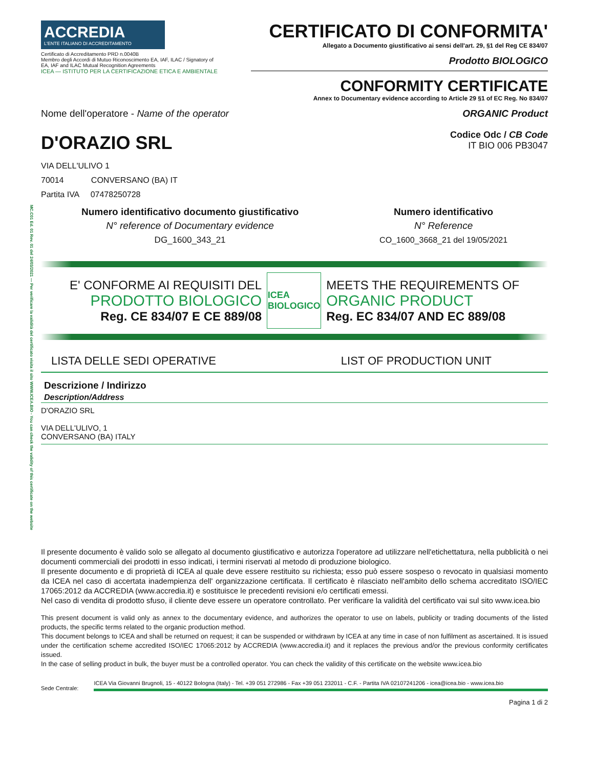MC.C01 Ed. 01 Rev. 01 del 24/03/2021 — Per verificare la validità del certificato visita il sito WWW.ICEA.BIO - You can check the validity of this certificate on the website
ACCREDIA
L'ENTE ITALIANO DI ACCREDITAMENTO
Certificato di Accreditamento PRD n.0040B
Membro degli Accordi di Mutuo Riconoscimento EA, IAF, ILAC / Signatory of EA, IAF and ILAC Mutual Recognition Agreements
ICEA — ISTITUTO PER LA CERTIFICAZIONE ETICA E AMBIENTALE
CERTIFICATO DI CONFORMITA'
Allegato a Documento giustificativo ai sensi dell'art. 29, §1 del Reg CE 834/07
Prodotto BIOLOGICO
CONFORMITY CERTIFICATE
Annex to Documentary evidence according to Article 29 §1 of EC Reg. No 834/07
Nome dell'operatore - Name of the operator ORGANIC Product
D'ORAZIO SRL
Codice Odc / CB Code
IT BIO 006 PB3047
VIA DELL'ULIVO 1
70014 CONVERSANO (BA) IT
Partita IVA 07478250728
Numero identificativo documento giustificativo
N° reference of Documentary evidence
DG_1600_343_21
Numero identificativo
N° Reference
CO_1600_3668_21 del 19/05/2021
E' CONFORME AI REQUISITI DEL
PRODOTTO BIOLOGICO
Reg. CE 834/07 E CE 889/08
ICEA
BIOLOGICO
MEETS THE REQUIREMENTS OF
ORGANIC PRODUCT
Reg. EC 834/07 AND EC 889/08
LISTA DELLE SEDI OPERATIVE LIST OF PRODUCTION UNIT
Descrizione / Indirizzo
Description/Address
D'ORAZIO SRL
VIA DELL'ULIVO, 1
CONVERSANO (BA) ITALY
Il presente documento è valido solo se allegato al documento giustificativo e autorizza l'operatore ad utilizzare nell'etichettatura, nella pubblicità o nei documenti commerciali dei prodotti in esso indicati, i termini riservati al metodo di produzione biologico.
Il presente documento e di proprietà di ICEA al quale deve essere restituito su richiesta; esso può essere sospeso o revocato in qualsiasi momento da ICEA nel caso di accertata inadempienza dell' organizzazione certificata. Il certificato è rilasciato nell'ambito dello schema accreditato ISO/IEC 17065:2012 da ACCREDIA (www.accredia.it) e sostituisce le precedenti revisioni e/o certificati emessi.
Nel caso di vendita di prodotto sfuso, il cliente deve essere un operatore controllato. Per verificare la validità del certificato vai sul sito www.icea.bio
This present document is valid only as annex to the documentary evidence, and authorizes the operator to use on labels, publicity or trading documents of the listed products, the specific terms related to the organic production method.
This document belongs to ICEA and shall be returned on request; it can be suspended or withdrawn by ICEA at any time in case of non fulfilment as ascertained. It is issued under the certification scheme accredited ISO/IEC 17065:2012 by ACCREDIA (www.accredia.it) and it replaces the previous and/or the previous conformity certificates issued.
In the case of selling product in bulk, the buyer must be a controlled operator. You can check the validity of this certificate on the website www.icea.bio
Sede Centrale:
ICEA Via Giovanni Brugnoli, 15 - 40122 Bologna (Italy) - Tel. +39 051 272986 - Fax +39 051 232011 - C.F. - Partita IVA 02107241206 - icea@icea.bio - www.icea.bio
Pagina 1 di 2